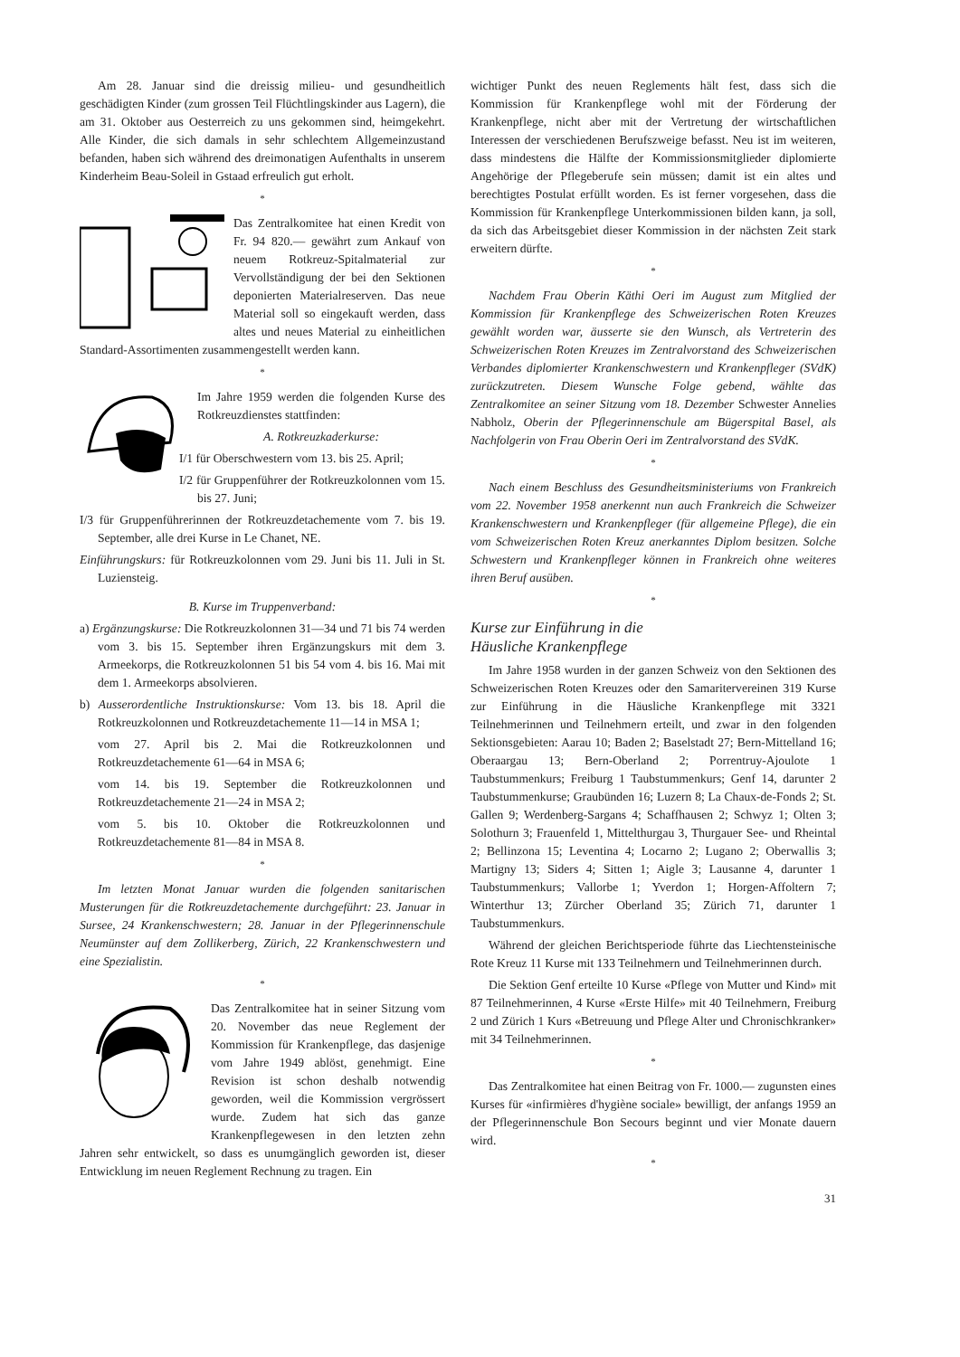Am 28. Januar sind die dreissig milieu- und gesundheitlich geschädigten Kinder (zum grossen Teil Flüchtlingskinder aus Lagern), die am 31. Oktober aus Oesterreich zu uns gekommen sind, heimgekehrt. Alle Kinder, die sich damals in sehr schlechtem Allgemeinzustand befanden, haben sich während des dreimonatigen Aufenthalts in unserem Kinderheim Beau-Soleil in Gstaad erfreulich gut erholt.
*
Das Zentralkomitee hat einen Kredit von Fr. 94 820.— gewährt zum Ankauf von neuem Rotkreuz-Spitalmaterial zur Vervollständigung der bei den Sektionen deponierten Materialreserven. Das neue Material soll so eingekauft werden, dass altes und neues Material zu einheitlichen Standard-Assortimenten zusammengestellt werden kann.
*
Im Jahre 1959 werden die folgenden Kurse des Rotkreuzdienstes stattfinden:
A. Rotkreuzkaderkurse:
I/1 für Oberschwestern vom 13. bis 25. April;
I/2 für Gruppenführer der Rotkreuzkolonnen vom 15. bis 27. Juni;
I/3 für Gruppenführerinnen der Rotkreuzdetachemente vom 7. bis 19. September, alle drei Kurse in Le Chanet, NE.
Einführungskurs: für Rotkreuzkolonnen vom 29. Juni bis 11. Juli in St. Luziensteig.
B. Kurse im Truppenverband:
a) Ergänzungskurse: Die Rotkreuzkolonnen 31—34 und 71 bis 74 werden vom 3. bis 15. September ihren Ergänzungskurs mit dem 3. Armeekorps, die Rotkreuzkolonnen 51 bis 54 vom 4. bis 16. Mai mit dem 1. Armeekorps absolvieren.
b) Ausserordentliche Instruktionskurse: Vom 13. bis 18. April die Rotkreuzkolonnen und Rotkreuzdetachemente 11—14 in MSA 1;
vom 27. April bis 2. Mai die Rotkreuzkolonnen und Rotkreuzdetachemente 61—64 in MSA 6;
vom 14. bis 19. September die Rotkreuzkolonnen und Rotkreuzdetachemente 21—24 in MSA 2;
vom 5. bis 10. Oktober die Rotkreuzkolonnen und Rotkreuzdetachemente 81—84 in MSA 8.
*
Im letzten Monat Januar wurden die folgenden sanitarischen Musterungen für die Rotkreuzdetachemente durchgeführt: 23. Januar in Sursee, 24 Krankenschwestern; 28. Januar in der Pflegerinnenschule Neumünster auf dem Zollikerberg, Zürich, 22 Krankenschwestern und eine Spezialistin.
*
Das Zentralkomitee hat in seiner Sitzung vom 20. November das neue Reglement der Kommission für Krankenpflege, das dasjenige vom Jahre 1949 ablöst, genehmigt. Eine Revision ist schon deshalb notwendig geworden, weil die Kommission vergrössert wurde. Zudem hat sich das ganze Krankenpflegewesen in den letzten zehn Jahren sehr entwickelt, so dass es unumgänglich geworden ist, dieser Entwicklung im neuen Reglement Rechnung zu tragen. Ein
wichtiger Punkt des neuen Reglements hält fest, dass sich die Kommission für Krankenpflege wohl mit der Förderung der Krankenpflege, nicht aber mit der Vertretung der wirtschaftlichen Interessen der verschiedenen Berufszweige befasst. Neu ist im weiteren, dass mindestens die Hälfte der Kommissionsmitglieder diplomierte Angehörige der Pflegeberufe sein müssen; damit ist ein altes und berechtigtes Postulat erfüllt worden. Es ist ferner vorgesehen, dass die Kommission für Krankenpflege Unterkommissionen bilden kann, ja soll, da sich das Arbeitsgebiet dieser Kommission in der nächsten Zeit stark erweitern dürfte.
*
Nachdem Frau Oberin Käthi Oeri im August zum Mitglied der Kommission für Krankenpflege des Schweizerischen Roten Kreuzes gewählt worden war, äusserte sie den Wunsch, als Vertreterin des Schweizerischen Roten Kreuzes im Zentralvorstand des Schweizerischen Verbandes diplomierter Krankenschwestern und Krankenpfleger (SVdK) zurückzutreten. Diesem Wunsche Folge gebend, wählte das Zentralkomitee an seiner Sitzung vom 18. Dezember Schwester Annelies Nabholz, Oberin der Pflegerinnenschule am Bügerspital Basel, als Nachfolgerin von Frau Oberin Oeri im Zentralvorstand des SVdK.
*
Nach einem Beschluss des Gesundheitsministeriums von Frankreich vom 22. November 1958 anerkennt nun auch Frankreich die Schweizer Krankenschwestern und Krankenpfleger (für allgemeine Pflege), die ein vom Schweizerischen Roten Kreuz anerkanntes Diplom besitzen. Solche Schwestern und Krankenpfleger können in Frankreich ohne weiteres ihren Beruf ausüben.
*
Kurse zur Einführung in die
Häusliche Krankenpflege
Im Jahre 1958 wurden in der ganzen Schweiz von den Sektionen des Schweizerischen Roten Kreuzes oder den Samaritervereinen 319 Kurse zur Einführung in die Häusliche Krankenpflege mit 3321 Teilnehmerinnen und Teilnehmern erteilt, und zwar in den folgenden Sektionsgebieten: Aarau 10; Baden 2; Baselstadt 27; Bern-Mittelland 16; Oberaargau 13; Bern-Oberland 2; Porrentruy-Ajoulote 1 Taubstummenkurs; Freiburg 1 Taubstummenkurs; Genf 14, darunter 2 Taubstummenkurse; Graubünden 16; Luzern 8; La Chaux-de-Fonds 2; St. Gallen 9; Werdenberg-Sargans 4; Schaffhausen 2; Schwyz 1; Olten 3; Solothurn 3; Frauenfeld 1, Mittelthurgau 3, Thurgauer See- und Rheintal 2; Bellinzona 15; Leventina 4; Locarno 2; Lugano 2; Oberwallis 3; Martigny 13; Siders 4; Sitten 1; Aigle 3; Lausanne 4, darunter 1 Taubstummenkurs; Vallorbe 1; Yverdon 1; Horgen-Affoltern 7; Winterthur 13; Zürcher Oberland 35; Zürich 71, darunter 1 Taubstummenkurs.
Während der gleichen Berichtsperiode führte das Liechtensteinische Rote Kreuz 11 Kurse mit 133 Teilnehmern und Teilnehmerinnen durch.
Die Sektion Genf erteilte 10 Kurse «Pflege von Mutter und Kind» mit 87 Teilnehmerinnen, 4 Kurse «Erste Hilfe» mit 40 Teilnehmern, Freiburg 2 und Zürich 1 Kurs «Betreuung und Pflege Alter und Chronischkranker» mit 34 Teilnehmerinnen.
*
Das Zentralkomitee hat einen Beitrag von Fr. 1000.— zugunsten eines Kurses für «infirmières d'hygiène sociale» bewilligt, der anfangs 1959 an der Pflegerinnenschule Bon Secours beginnt und vier Monate dauern wird.
*
31